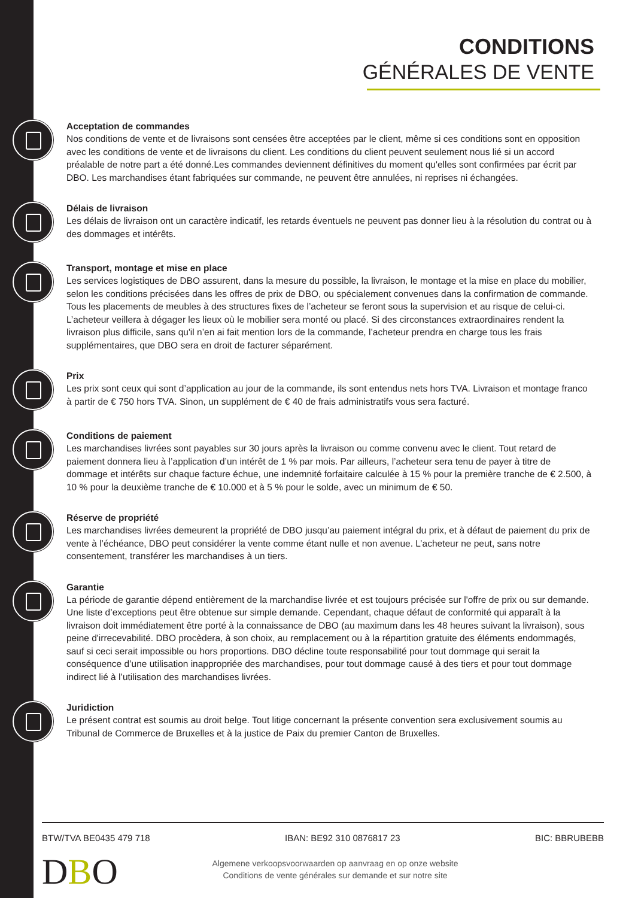CONDITIONS
GÉNÉRALES DE VENTE
Acceptation de commandes
Nos conditions de vente et de livraisons sont censées être acceptées par le client, même si ces conditions sont en opposition avec les conditions de vente et de livraisons du client. Les conditions du client peuvent seulement nous lié si un accord préalable de notre part a été donné.Les commandes deviennent définitives du moment qu'elles sont confirmées par écrit par DBO. Les marchandises étant fabriquées sur commande, ne peuvent être annulées, ni reprises ni échangées.
Délais de livraison
Les délais de livraison ont un caractère indicatif, les retards éventuels ne peuvent pas donner lieu à la résolution du contrat ou à des dommages et intérêts.
Transport, montage et mise en place
Les services logistiques de DBO assurent, dans la mesure du possible, la livraison, le montage et la mise en place du mobilier, selon les conditions précisées dans les offres de prix de DBO, ou spécialement convenues dans la confirmation de commande. Tous les placements de meubles à des structures fixes de l’acheteur se feront sous la supervision et au risque de celui-ci. L’acheteur veillera à dégager les lieux où le mobilier sera monté ou placé. Si des circonstances extraordinaires rendent la livraison plus difficile, sans qu'il n’en ai fait mention lors de la commande, l’acheteur prendra en charge tous les frais supplémentaires, que DBO sera en droit de facturer séparément.
Prix
Les prix sont ceux qui sont d’application au jour de la commande, ils sont entendus nets hors TVA. Livraison et montage franco à partir de € 750 hors TVA. Sinon, un supplément de € 40 de frais administratifs vous sera facturé.
Conditions de paiement
Les marchandises livrées sont payables sur 30 jours après la livraison ou comme convenu avec le client. Tout retard de paiement donnera lieu à l’application d’un intérêt de 1 % par mois. Par ailleurs, l’acheteur sera tenu de payer à titre de dommage et intérêts sur chaque facture échue, une indemnité forfaitaire calculée à 15 % pour la première tranche de € 2.500, à 10 % pour la deuxième tranche de € 10.000 et à 5 % pour le solde, avec un minimum de € 50.
Réserve de propriété
Les marchandises livrées demeurent la propriété de DBO jusqu’au paiement intégral du prix, et à défaut de paiement du prix de vente à l’échéance, DBO peut considérer la vente comme étant nulle et non avenue. L’acheteur ne peut, sans notre consentement, transférer les marchandises à un tiers.
Garantie
La période de garantie dépend entièrement de la marchandise livrée et est toujours précisée sur l'offre de prix ou sur demande. Une liste d’exceptions peut être obtenue sur simple demande. Cependant, chaque défaut de conformité qui apparaît à la livraison doit immédiatement être porté à la connaissance de DBO (au maximum dans les 48 heures suivant la livraison), sous peine d'irrecevabilité. DBO procèdera, à son choix, au remplacement ou à la répartition gratuite des éléments endommagés, sauf si ceci serait impossible ou hors proportions. DBO décline toute responsabilité pour tout dommage qui serait la conséquence d’une utilisation inappropriée des marchandises, pour tout dommage causé à des tiers et pour tout dommage indirect lié à l’utilisation des marchandises livrées.
Juridiction
Le présent contrat est soumis au droit belge. Tout litige concernant la présente convention sera exclusivement soumis au Tribunal de Commerce de Bruxelles et à la justice de Paix du premier Canton de Bruxelles.
BTW/TVA BE0435 479 718 IBAN: BE92 310 0876817 23 BIC: BBRUBEBB
DBO
Algemene verkoopsvoorwaarden op aanvraag en op onze website
Conditions de vente générales sur demande et sur notre site